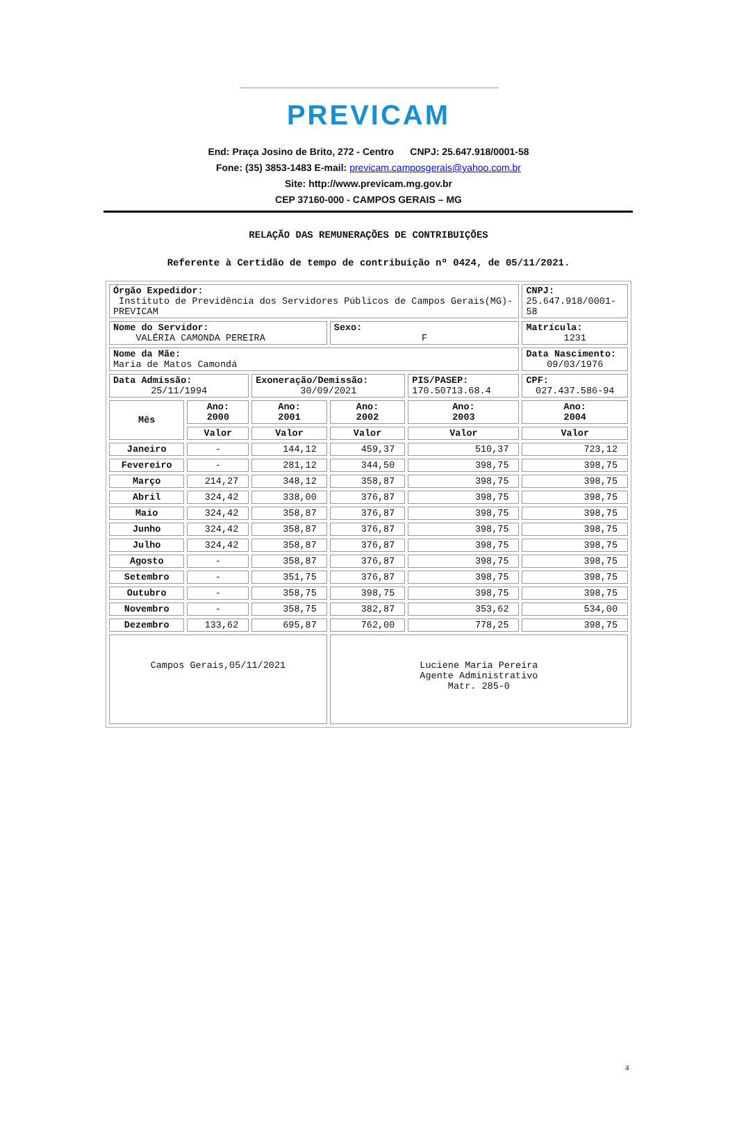PREVICAM
End: Praça Josino de Brito, 272 - Centro CNPJ: 25.647.918/0001-58
Fone: (35) 3853-1483 E-mail: previcam.camposgerais@yahoo.com.br
Site: http://www.previcam.mg.gov.br
CEP 37160-000 - CAMPOS GERAIS – MG
RELAÇÃO DAS REMUNERAÇÕES DE CONTRIBUIÇÕES
Referente à Certidão de tempo de contribuição nº 0424, de 05/11/2021.
| Órgão Expedidor: Instituto de Previdência dos Servidores Públicos de Campos Gerais(MG)-PREVICAM | | | | | CNPJ: 25.647.918/0001-58 |
| Nome do Servidor: VALÉRIA CAMONDA PEREIRA | | | Sexo: F | | Matrícula: 1231 |
| Nome da Mãe: Maria de Matos Camondá | | | | | Data Nascimento: 09/03/1976 |
| Data Admissão: 25/11/1994 | | Exoneração/Demissão: 30/09/2021 | | PIS/PASEP: 170.50713.68.4 | CPF: 027.437.586-94 |
| Mês | Ano: 2000 | Ano: 2001 | Ano: 2002 | Ano: 2003 | Ano: 2004 |
| | Valor | Valor | Valor | Valor | Valor |
| Janeiro | - | 144,12 | 459,37 | 510,37 | 723,12 |
| Fevereiro | - | 281,12 | 344,50 | 398,75 | 398,75 |
| Março | 214,27 | 348,12 | 358,87 | 398,75 | 398,75 |
| Abril | 324,42 | 338,00 | 376,87 | 398,75 | 398,75 |
| Maio | 324,42 | 358,87 | 376,87 | 398,75 | 398,75 |
| Junho | 324,42 | 358,87 | 376,87 | 398,75 | 398,75 |
| Julho | 324,42 | 358,87 | 376,87 | 398,75 | 398,75 |
| Agosto | - | 358,87 | 376,87 | 398,75 | 398,75 |
| Setembro | - | 351,75 | 376,87 | 398,75 | 398,75 |
| Outubro | - | 358,75 | 398,75 | 398,75 | 398,75 |
| Novembro | - | 358,75 | 382,87 | 353,62 | 534,00 |
| Dezembro | 133,62 | 695,87 | 762,00 | 778,25 | 398,75 |
| Campos Gerais,05/11/2021 | | | Luciene Maria Pereira Agente Administrativo Matr. 285-0 | | |
4